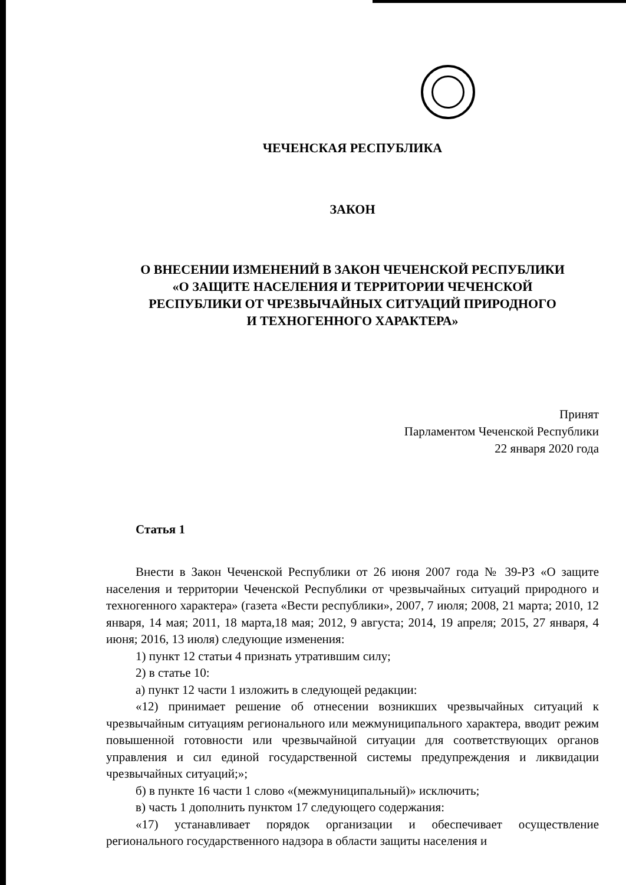ЧЕЧЕНСКАЯ РЕСПУБЛИКА
ЗАКОН
О ВНЕСЕНИИ ИЗМЕНЕНИЙ В ЗАКОН ЧЕЧЕНСКОЙ РЕСПУБЛИКИ
«О ЗАЩИТЕ НАСЕЛЕНИЯ И ТЕРРИТОРИИ ЧЕЧЕНСКОЙ
РЕСПУБЛИКИ ОТ ЧРЕЗВЫЧАЙНЫХ СИТУАЦИЙ ПРИРОДНОГО
И ТЕХНОГЕННОГО ХАРАКТЕРА»
Принят
Парламентом Чеченской Республики
22 января 2020 года
Статья 1
Внести в Закон Чеченской Республики от 26 июня 2007 года № 39-РЗ «О защите населения и территории Чеченской Республики от чрезвычайных ситуаций природного и техногенного характера» (газета «Вести республики», 2007, 7 июля; 2008, 21 марта; 2010, 12 января, 14 мая; 2011, 18 марта,18 мая; 2012, 9 августа; 2014, 19 апреля; 2015, 27 января, 4 июня; 2016, 13 июля) следующие изменения:
1) пункт 12 статьи 4 признать утратившим силу;
2) в статье 10:
а) пункт 12 части 1 изложить в следующей редакции:
«12) принимает решение об отнесении возникших чрезвычайных ситуаций к чрезвычайным ситуациям регионального или межмуниципального характера, вводит режим повышенной готовности или чрезвычайной ситуации для соответствующих органов управления и сил единой государственной системы предупреждения и ликвидации чрезвычайных ситуаций;»;
б) в пункте 16 части 1 слово «(межмуниципальный)» исключить;
в) часть 1 дополнить пунктом 17 следующего содержания:
«17) устанавливает порядок организации и обеспечивает осуществление регионального государственного надзора в области защиты населения и